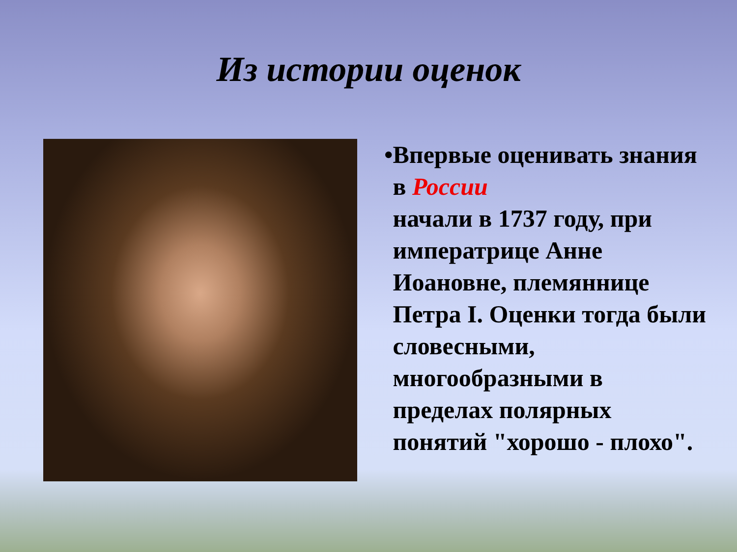Из истории оценок
• Впервые оценивать знания в России
начали в 1737 году, при императрице Анне Иоановне, племяннице Петра I. Оценки тогда были словесными, многообразными в пределах полярных понятий "хорошо - плохо".